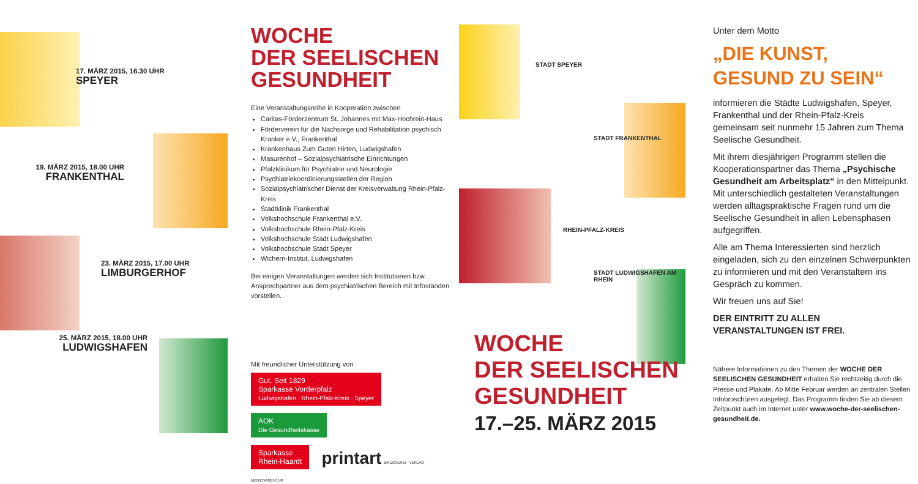17. MÄRZ 2015, 16.30 UHR
SPEYER
19. MÄRZ 2015, 18.00 UHR
FRANKENTHAL
23. MÄRZ 2015, 17.00 UHR
LIMBURGERHOF
25. MÄRZ 2015, 18.00 UHR
LUDWIGSHAFEN
WOCHE
DER SEELISCHEN
GESUNDHEIT
Eine Veranstaltungsreihe in Kooperation zwischen
Caritas-Förderzentrum St. Johannes mit Max-Hochrein-Haus
Förderverein für die Nachsorge und Rehabilitation psychisch Kranker e.V., Frankenthal
Krankenhaus Zum Guten Hirten, Ludwigshafen
Masurenhof – Sozialpsychiatrische Einrichtungen
Pfalzklinikum für Psychiatrie und Neurologie
Psychiatriekoordinierungsstellen der Region
Sozialpsychiatrischer Dienst der Kreisverwaltung Rhein-Pfalz-Kreis
Stadtklinik Frankenthal
Volkshochschule Frankenthal e.V.
Volkshochschule Rhein-Pfalz-Kreis
Volkshochschule Stadt Ludwigshafen
Volkshochschule Stadt Speyer
Wichern-Institut, Ludwigshafen
Bei einigen Veranstaltungen werden sich Institutionen bzw. Ansprechpartner aus dem psychiatrischen Bereich mit Infoständen vorstellen.
Mit freundlicher Unterstützung von
Gut. Seit 1829
Sparkasse Vorderpfalz
Ludwigshafen · Rhein-Pfalz-Kreis · Speyer AOK
Die Gesundheitskasse
Sparkasse
Rhein-Haardt printart DRUCKEREI · VERLAG · MEDIENAGENTUR
STADT SPEYER
STADT FRANKENTHAL
RHEIN-PFALZ-KREIS
STADT LUDWIGSHAFEN AM RHEIN
WOCHE
DER SEELISCHEN
GESUNDHEIT
17.–25. MÄRZ 2015
Unter dem Motto
„DIE KUNST,
GESUND ZU SEIN“
informieren die Städte Ludwigshafen, Speyer, Frankenthal und der Rhein-Pfalz-Kreis gemeinsam seit nunmehr 15 Jahren zum Thema Seelische Gesundheit.
Mit ihrem diesjährigen Programm stellen die Kooperationspartner das Thema „Psychische Gesundheit am Arbeitsplatz“ in den Mittelpunkt. Mit unterschiedlich gestalteten Veranstaltungen werden alltagspraktische Fragen rund um die Seelische Gesundheit in allen Lebensphasen aufgegriffen.
Alle am Thema Interessierten sind herzlich eingeladen, sich zu den einzelnen Schwerpunkten zu informieren und mit den Veranstaltern ins Gespräch zu kommen.
Wir freuen uns auf Sie!
DER EINTRITT ZU ALLEN VERANSTALTUNGEN IST FREI.
Nähere Informationen zu den Themen der WOCHE DER SEELISCHEN GESUNDHEIT erhalten Sie rechtzeitig durch die Presse und Plakate. Ab Mitte Februar werden an zentralen Stellen Infobroschüren ausgelegt. Das Programm finden Sie ab diesem Zeitpunkt auch im Internet unter www.woche-der-seelischen-gesundheit.de.